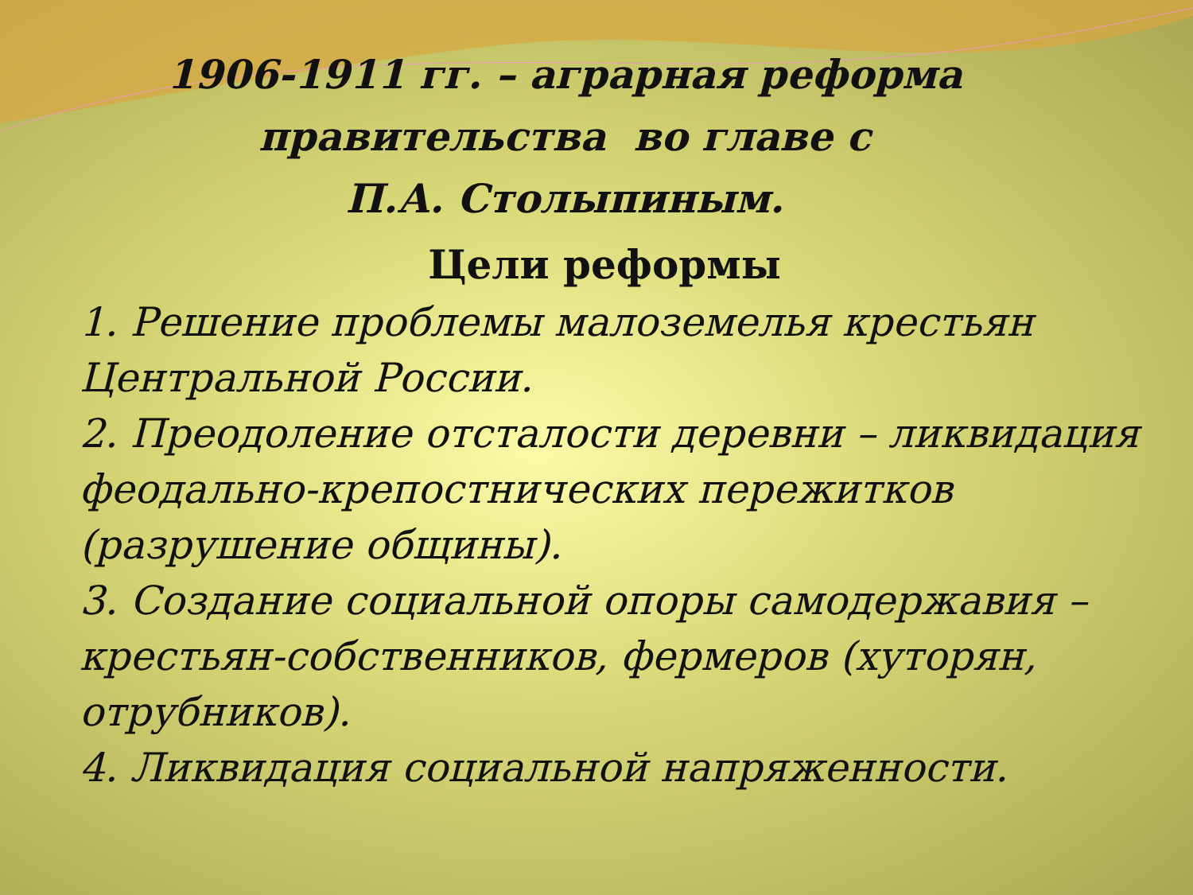1906-1911 гг. – аграрная реформа
правительства во главе с
П.А. Столыпиным.
Цели реформы
1. Решение проблемы малоземелья крестьян Центральной России.
2. Преодоление отсталости деревни – ликвидация феодально-крепостнических пережитков (разрушение общины).
3. Создание социальной опоры самодержавия – крестьян-собственников, фермеров (хуторян, отрубников).
4. Ликвидация социальной напряженности.